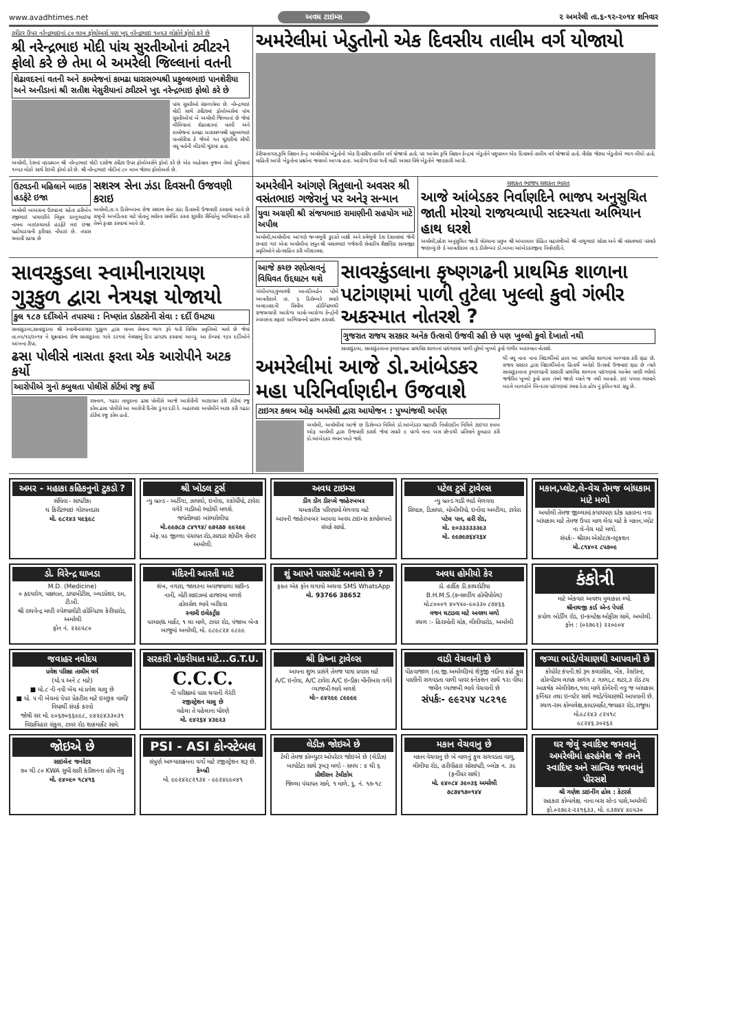www.avadhtimes.net અવધ ટાઇમ્સ ૨ અમરેલી તા.૬-૧૨-૨૦૧૪ શનિવાર
ટ્વીટર ઉપર નરેન્દ્રભાઇનાં ૮૦ લાખ ફોલોઅર્સ પણ ખુદ નરેન્દ્રભાઇ ૧૦૫૩ લોકોને ફોલો કરે છે
શ્રી નરેન્દ્રભાઇ મોદી પાંચ સુરતીઓનાં ટ્વીટરને ફોલો કરે છે તેમા બે અમરેલી જિલ્લાનાં વતની
શેઢાવદરનાં વતની અને કામરેજનાં કામઢા ધારાસભ્યશ્રી પ્રફુલ્લભાઇ પાનશેરીયા અને અનીડાનાં શ્રી સતીશ મેસુરીયાનાં ટ્વીટરને ખુદ નરેન્દ્રભાઇ ફોલો કરે છે
પાંચ સુરતીઓ સંકળાયેલા છે. નરેન્દ્રભાઇ મોદી સાથે ટ્વીટરમાં ફોલોઅર્સમાં પાંચ સુરતીઓમાં બે અમરેલી જિલ્લાનાં છે જેમાં લીલિયાનાં શેઢાવદરનાં વતની અને કામરેજનાં કામઢા ધારાસભ્યશ્રી પ્રફુલ્લભાઇ પાનશેરીયા કે જેઓ ગત ચૂંટણીમાં સૌથી વધુ મતોની લીડથી ચૂંટાયા હતા.
અમરેલી, દેશનાં વડાપ્રધાન શ્રી નરેન્દ્રભાઇ મોદી દરરોજ ટ્વીટર ઉપર ફોલોઅર્સને ફોલો કરે છે એક અહેવાલ મુજબ તેઓ દુનિયાનાં ૧૦૫૩ લોકો સાથે ટેઇલી ફોલો કરે છે. શ્રી નરેન્દ્રભાઇ મોદીનાં ૮૦ લાખ જેટલા ફોલોઅર્સ છે.
અમરેલીમાં ખેડુતોનો એક દિવસીય તાલીમ વર્ગ યોજાયો
કેરીયાનાગસ,કૃષિ વિજ્ઞાન કેન્દ્ર અમરેલીમાં ખેડુતોનો એક દિવસીય તાલીમ વર્ગ યોજાયો હતો. પર આવેલ કૃષિ વિજ્ઞાન કેન્દ્રમાં ખેડુતોને પશુપાલન એક દિવસનો તાલીમ વર્ગ યોજાયો હતો. વીસેક જેટલા ખેડુતોએ ભાગ લીધો હતો. માહિતી આપી ખેડુતોના પ્રશ્નોના જવાબો આપ્યા હતા. આરોગ્ય ઉપર થતી માઠી અસાર વિષે ખેડુતોને જાણકારી આપી.
ઉટવડની મહિલાને બાઇક હડફેટે ઇજા
અમરેલી બાબરાના ઉટવડમાં રહેતા હરીબેન રજીભાઇ પાચાણીને વિપુલ કાળુભાઇયા નામના બાઇકચાલકે હડફેટે લઇ ઇજા પહોંચાડયાની ફરીયાદ નોંધાઇ છે. તપાસ ચલાવી રહયા છે
સશસ્ત્ર સેના ઝંડા દિવસની ઉજવણી કરાઇ
અમરેલી,તા.૫ ડિસેમ્બરના રોજ સશસ્ત્ર સેના ઝંડા દિવસની ઉજવણી કરવામાં આવે છે રાષ્ટ્રની અખંડિતતા માટે પોતાનું સર્વસ્વ સમર્પિત કરતા શૂરવીર સૈનિકોનું અભિવાદન કરી તેમને કૃતજ્ઞ કરવામાં આવે છે.
અમરેલીને આંગણે ત્રિતુલાનો અવસર શ્રી વસંતભાઇ ગજેરાનું પર અનેરૂ સન્માન
યુવા અગ્રણી શ્રી સંજયભાઇ રામાણીની સહયોગ માટે અપીલ
અમરેલી,અમરેલીના આંગણે જન્મભૂમી કુદરતે બક્ષી અને કર્મભૂમી દેશ દેશાવરમાં જેની છવાઇ ગઇ એવા અમરેલીના સપુત શ્રી વસંતભાઇ ગજેરાની સેવાકીય શૈક્ષણિક સામાજીક પ્રવૃતિઓને પ્રોત્સાહિત કરી બીરદાવવા.
સશક્ત ભાજપ સશક્ત ભારત
આજે આંબેડકર નિર્વાણદિને ભાજપ અનુસુચિત જાતી મોરચો રાજયવ્યાપી સદસ્યતા અભિયાન હાથ ધરશે
અમરેલી,પ્રદેશ અનુસુચિત જાતી મોરચાના પ્રમુખ શ્રી અંબાલાલ રોહિત મહામંત્રીઓ શ્રી નાથુભાઇ સોસા અને શ્રી વસંતભાઇ પરમારે જણાવ્યું છે કે આવતીકાલ તા.૬ ડીસેમ્બર ડો.બાબા આંબેડકરજીના નિર્વાણદિને.
સાવરકુડલા સ્વામીનારાયણ ગુરૂકુળ દ્વારા નેત્રયજ્ઞ યોજાયો
કુલ ૧૮૭ દર્દીઓને તપાસ્યા : નિષ્ણાંત ડોકટરોની સેવા : દર્દી ઉમટયા
સાવરકુડલા,સાવરકુડલા શ્રી સ્વામીનારાયણ ગુરૂકુળ દ્વારા માનવ સેવાના ભાગ રૂપે થતી વિવિધ પ્રવૃતિઓ ચાલે છે જેમાં તા.૦૫/૧૨/૨૦૧૪ ને શુક્રવારના રોજ સાવરકુડલા ગામે ૨૨૧માં નેત્રયજ્ઞનું દિપ પ્રાગટય કરવામાં આવ્યુ. આ કેમ્પમાં ૧૬૫ દર્દીઓને આંખના ટીપા.
ઢસા પોલીસે નાસતા ફરતા એક આરોપીને અટક કર્યો
આરોપીએ ગુનો કબુલતા પોલીસે કોર્ટમાં રજુ કર્યો
રસનાળ, ગઢડા તાલુકાના ઢસા પોલીસે આજે આરોપીની અટકાયત કરી કોર્ટમાં રજુ કરેલ.ઢસા પોલીસે આ આરોપી દિનેશ ડુંગર દડી રે. બહારપરા અમરેલીને અટક કરી ગઢડા કોર્ટમાં રજુ કરેલ હતો.
આજે કચ્છ રણોત્સવનું વિધિવત ઉદ્દઘાટન થશે
ગાંધીનગર,મુખ્યમંત્રી આનંદીબહેન પટેલે આવતીકાલે તા. ૬ ડિસેમ્બરે સવારે અમદાવાદની સિવીલ હોસ્પિટલથી રાજયવ્યાપી આરોગ્ય ધામો-આરોગ્ય કેન્દ્રોની સ્વચ્છતા સફાઇ અભિયાનનો પ્રારંભ કરાવશે.
સાવરકુંડલાના કૃષ્ણગઢની પ્રાથમિક શાળાના પટાંગણમાં પાળી તુટેલા ખુલ્લો કુવો ગંભીર અકસ્માત નોતરશે ?
ગુજરાત રાજય સરકાર અનેક ઉત્સવો ઉજવી રહી છે પણ ખુલ્લો કુવો દેખાતો નથી
સાવરકુંડલા, સાવરકુંડલાના કૃષ્ણગઢના પ્રાથમિક શાળાનાં પટાંગણમાં પાળી તુટેલો ખુલ્લો કુવો ગંભીર અકસ્માત નોતરશે.
અમરેલીમાં આજે ડો.આંબેડકર મહા પરિનિર્વાણદીન ઉજવાશે
ટાઇગર કલબ ઓફ અમરેલી દ્વારા આયોજન : પુષ્પાંજલી અર્પણ
અમરેલી, અમરેલીમાં આજે છ ડિસેમ્બર નિમિત્તે ડો.આંબેડકર મહાપરિ નિર્વાણદીન નિમિત્તે ટાઇગર કલબ ઓફ અમરેલી દ્વારા ઉજવણી કરાશે જેમાં સવારે ૯ વાગ્યે નાના બસ સ્ટેન્ડથી પ્રતિમાને ફુલહાર કરી ડો.આંબેડકર ભવન ખાતે જશે.
થી વધુ નાના નાના વિદ્યાર્થીઓ હાલ આ પ્રાથમિક શાળામાં અભ્યાસ કરી રહ્યા છે. રાજય સરકાર દ્વારા વિદ્યાર્થીઓના હિતાર્થે અનેકો ઉત્સવો ઉજવાઇ રહ્યા છે ત્યારે સાવરકુંડલાના કૃષ્ણગઢની સરકારી પ્રાથમિક શાળાના પટાંગણમાં આવેલ પાણી ભરેલો જર્જરિત ખુલ્લો કુવો હાલ તંત્રને જાણે ધ્યાને જ નથી આવતો. કઇ પગલા ભરવાને બદલે બાળકોને બિન્દાસ પટાંગણમાં રમવા દેતા હોય નું ફલિત થઇ રહ્યુ છે.
અમર - મહાકા કહિકનુનો ટુકડો ?
સંધિવા - સાયટીકા
ઘ કિરીટભાઇ ગોરધનદાસ
મો. ૯૮૨૪૩ ૫૯૬૯૮
શ્રી ખોડલ ટુર્સ
ન્યુ બ્રાન્ડ - અર્ટીગા, ઝાયલો, ઇનોવા, સ્કોર્પીયો, ટાવેરા વગેરે ગાડીઓ ભાડેથી મળશે.
જયંતીભાઇ બાંભરોલીયા
મો.૯૯૭૮૭ ૮૪૧૧૪/ ૯૭૨૭૭ ૯૯૨૯૯
એફ.૫૯ જીલ્લા પંચાયત રોડ,સરદાર શોપીંગ સેન્ટર અમરેલી.
અવધ ટાઇમ્સ
ડીંગ ડોંગ ડીસ્પ્લે જાહેરખબર
ચમત્કારીક પરિણામો મેળવવા માટે
આપની જાહેરખબર આપવા અવધ ટાઇમ્સ કાર્યાલયનો સંપર્ક સાધો.
પટેલ ટુર્સ ટ્રાવેલ્સ
ન્યુ બ્રાન્ડ ગાડી ભાડે મેળવવા
સિયાઝ, ડિઝાયર, મોબીલીયો, ઇનોવા અલ્ટીગા, ટાવેરા
પટેલ પાન, હરી રોડ,
મો. ૯૦૩૩૩૩૩૩૯૩
મો. ૯૯૭૯૭૬૪૨૬૪
મકાન,પ્લોટ,લે-વેચ તેમજ બાંધકામ માટે મળો
અમરેલી તેમજ જીલ્લામાં કયાયપણ દરેક પ્રકારના નવા બાંધકામ માટે તેમજ ઉપર માળ લેવા માટે કે મકાન,પ્લોટ ના લે-વેચ માટે મળો.
સંપર્કઃ- શ્રીરામ એસ્ટેટ/કન્સ્ટ્રકશન
મો.૮૧૪૦૨ ૮૫૭૦૯
ડો. વિરેન્દ્ર ઘાખડા
M.D. (Medicine)
૦ હૃદયરોગ, પક્ષઘાત, ડાયાબીટીસ, બ્લડપ્રેશર, દમ, ટી.બી.
શ્રી રાઘવેન્દ્ર મલ્ટી સ્પેશ્યાલીટી હોસ્પિટલ કેરીયારોડ, અમરેલી
ફોન નં. ૨૨૯૫૮૦
મંદિરની આરતી માટે
શંખ, નગારા, જાલરના અવાજવાળા સાઉન્ડ
નાની, મોટી સાઇઝમાં હાજરમા મળશે
હોલસેલ ભાવે ખરીદવા
સ્વામી ઇલેકટ્રીક
પરમાણંદ માર્કેટ, ૧ લા માળે, ટાવર રોડ, પંજાબ બેન્ક બાજુમાં અમરેલી, મો. ૯૮૯૮૨૪ ૯૮૯૯
શું આપને પાસપોર્ટ બનાવો છે ?
ફક્ત એક ફોન લગાવો અથવા SMS WhatsApp
મો. 93766 38652
અવધ હોમીયો કેર
ડો. હાર્દિક ડી.કાથરોટીયા
B.H.M.S.(કન્સલ્ટીંગ હોમીયોપેથ)
મો.૮૦૦૦૧ ૪૦૧૫૦-૯૦૩૩૦ ૮૭૪૬૬
વજન ઘટાડવા માટે અવશ્ય મળો
સ્થળ :- હિરામોતી ચોક, લીલીયારોડ, અમરેલી
કંકોત્રી
માટે એકવાર અવશ્ય મુલાકાત લ્યો.
શ્રીનાથજી કાર્ડ એન્ડ પેપર્સ
કપોળ બોર્ડીંગ રોડ, ઇન્કમટેક્ષ ઓફીસ સામે, અમરેલી. ફોન : (૦૨૭૯૨) ૨૨૦૯૦૪
જવાહર નવોદય
પ્રવેશ પરિક્ષા તાલીમ વર્ગ
(ધો.૫ અને ૮ માટે)
■ ધો.૮ ની નવી બેચ માં પ્રવેશ ચાલુ છે
■ ધો. ૫ ની બેચમાં પેપર પ્રેકટીસ માટે ઇચ્છુક વાલી/વિધાર્થી સંપર્ક કરવો
જોષી સર મો. ૯૦૬૭૦૬૬૯૯૮, ૯૪૨૯૪૩૩૦૩૧
વિદ્યાવિહાર સંકુલ, ટાવર રોડ શાકમાર્કેટ સામે.
સરકારી નોકરીયાત માટે...G.T.U.
C.C.C.
ની પરીક્ષામાં પાસ થવાની ગેરંટી
રજીસ્ટ્રેશન ચાલુ છે
વહેલા તે પહેલાના ધોરણે
મો. ૯૪૨૬૪ ૪૩૯૨૩
શ્રી ક્રિષ્ના ટ્રાવેલ્સ
આપના શુભ પ્રસંગે તેમજ યાત્રા પ્રવાસ માટે
A/C ઇનોવા, A/C ટાવેરા A/C ઇન્ડીકા મીનીબસ વગેરે વ્યાજબી ભાવે મળશે
મોઃ- ૯૪૨૯૯ ૮૯૯૯૯
વાડી વેચવાની છે
પીઠવાજાળ (તા.જી.અમરેલી)માં શેત્રુંજી નદીના કાંઠે ફુલ પાણીની સગવડતા વાળી પાવર કનેકશન સાથે ૧૨ા વીઘા જમીન વ્યાજબી ભાવે વેચવાની છે
સંપર્કઃ- ૯૯૨૫૪ ૫૮૨૧૯
જગ્યા ભાડે/વેચાણથી આપવાની છે
કોપોરેટ કંપની.શો રૂમ કલાસીસ, બેંક, રેસ્ટોરન્ટ, હોસ્પીટલ લાયક સળંગ ૮ ગાળા,૮ શટર,૩ રોડ ટચ આકર્ષક એલીવેશન,૧લા માળે કોર્નરની નવુ જ બાંધકામ ફર્નિચર તથા ઇન્વર્ટર સાથે ભાડે/વેચાણથી આપવાની છે.
સ્થળ-રામ કોમ્પલેક્ષ,કાપડમાર્કેટ,જવાહર રોડ,રાજુલા
મો.૯૮૨૪૩ ૮૨૫૧૮
૯૮૨૪૬ ૩૦૨૬૨
જોઇએ છે
સાઇલેન્ટ જનરેટર
૭૦ થી ૮૦ KWA સુધી સારી કંડીશનના હોય તેવુ
મો. ૯૪૦૯૦ ૧૮૪૧૬
PSI - ASI કોન્સ્ટેબલ
સંપુર્ણ અભ્યાસક્રમના વર્ગો માટે રજીસ્ટ્રેશન શરૂ છે.
કેમ્બ્રી
મો. ૯૯૨૪૨૮૨૧૩૪ - ૯૯૨૪૯૯૦૪૧
લેડીઝ જોઇએ છે
ટેલી તેમજ કોમ્પ્યુટર ઓપરેટર જોઇએ છે (લેડીઝ)
બાયોડેટા સાથે રૂબરૂ મળો - સમય : ૪ થી ૬
પ્રીશીસન ટેલીકોમ
જિલ્લા પંચાયત સામે, ૧ માળે, દુ. નં. ૧૭-૧૮
મકાન વેચવાનુ છે
મકાન વેચવાનુ છે બે માળનું ફુલ સગવડતા વાળુ,
લીલીયા રોડ, હરીવીહાર સોસાયટી, બ્લોક ન. ૩૯ (ફર્નીચર સાથે)
મો. ૯૪૦૮૪ ૩૯૦૩૬ અમરેલી
૭૮૭૪૧૭૦૧૪૪
ઘર જેવું સ્વાદિષ્ટ જમવાનું અમરેલીમાં હરહંમેશ જે તમને સ્વાદિષ્ટ અને સાત્વિક જમવાનું પીરસશે
શ્રી ગણેશ ડાઇનીંગ હોલ : કેટરર્સ
સહકાર કોમ્પલેક્ષ, નાના બસ સ્ટેન્ડ પાસે,અમરેલી
ફો.૦૨૭૯૨-૨૨૧૬૩૩, મો. ૯૩૭૪૪ ૪૯૫૩૦